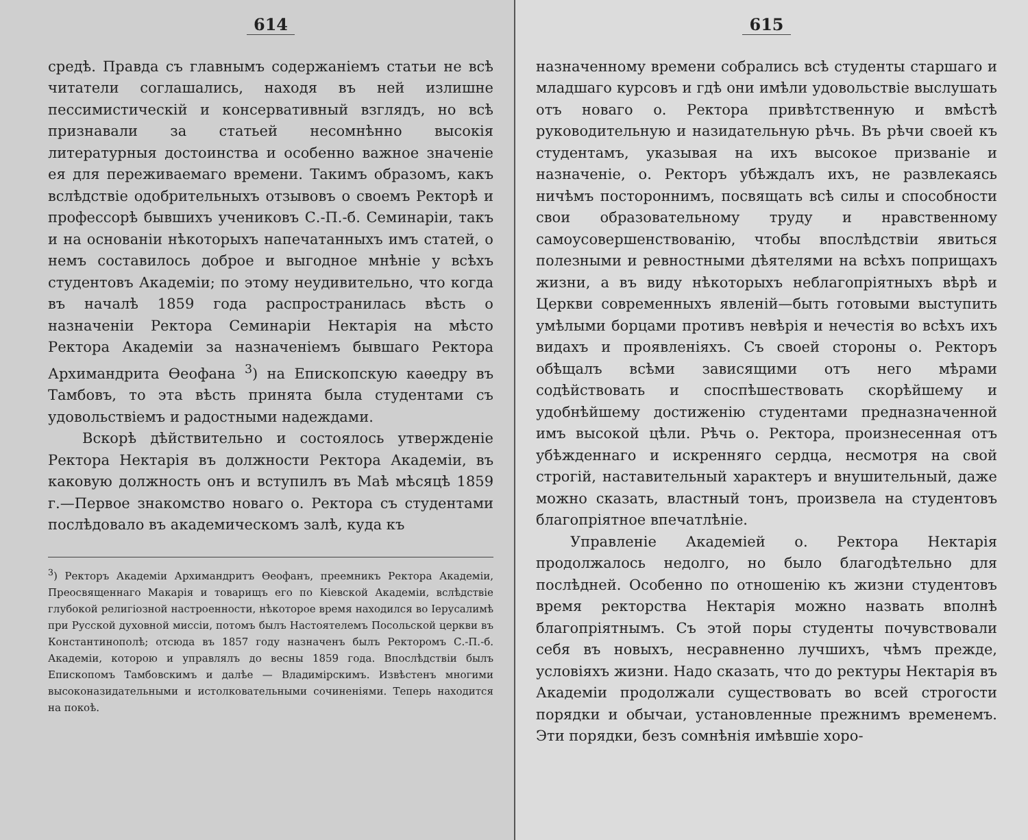614
средѣ. Правда съ главнымъ содержаніемъ статьи не всѣ читатели соглашались, находя въ ней излишне пессимистическій и консервативный взглядъ, но всѣ признавали за статьей несомнѣнно высокія литературныя достоинства и особенно важное значеніе ея для переживаемаго времени. Такимъ образомъ, какъ вслѣдствіе одобрительныхъ отзывовъ о своемъ Ректорѣ и профессорѣ бывшихъ учениковъ С.-П.-б. Семинаріи, такъ и на основаніи нѣкоторыхъ напечатанныхъ имъ статей, о немъ составилось доброе и выгодное мнѣніе у всѣхъ студентовъ Академіи; по этому неудивительно, что когда въ началѣ 1859 года распространилась вѣсть о назначеніи Ректора Семинаріи Нектарія на мѣсто Ректора Академіи за назначеніемъ бывшаго Ректора Архимандрита Ѳеофана <sup>3</sup>) на Епископскую каѳедру въ Тамбовъ, то эта вѣсть принята была студентами съ удовольствіемъ и радостными надеждами.
Вскорѣ дѣйствительно и состоялось утвержденіе Ректора Нектарія въ должности Ректора Академіи, въ каковую должность онъ и вступилъ въ Маѣ мѣсяцѣ 1859 г.—Первое знакомство новаго о. Ректора съ студентами послѣдовало въ академическомъ залѣ, куда къ
<sup>3</sup>) Ректоръ Академіи Архимандритъ Ѳеофанъ, преемникъ Ректора Академіи, Преосвященнаго Макарія и товарищъ его по Кіевской Академіи, вслѣдствіе глубокой религіозной настроенности, нѣкоторое время находился во Іерусалимѣ при Русской духовной миссіи, потомъ былъ Настоятелемъ Посольской церкви въ Константинополѣ; отсюда въ 1857 году назначенъ былъ Ректоромъ С.-П.-б. Академіи, которою и управлялъ до весны 1859 года. Впослѣдствіи былъ Епископомъ Тамбовскимъ и далѣе — Владимірскимъ. Извѣстенъ многими высоконазидательными и истолковательными сочиненіями. Теперь находится на покоѣ.
615
назначенному времени собрались всѣ студенты старшаго и младшаго курсовъ и гдѣ они имѣли удовольствіе выслушать отъ новаго о. Ректора привѣтственную и вмѣстѣ руководительную и назидательную рѣчь. Въ рѣчи своей къ студентамъ, указывая на ихъ высокое призваніе и назначеніе, о. Ректоръ убѣждалъ ихъ, не развлекаясь ничѣмъ постороннимъ, посвящать всѣ силы и способности свои образовательному труду и нравственному самоусовершенствованію, чтобы впослѣдствіи явиться полезными и ревностными дѣятелями на всѣхъ поприщахъ жизни, а въ виду нѣкоторыхъ неблагопріятныхъ вѣрѣ и Церкви современныхъ явленій—быть готовыми выступить умѣлыми борцами противъ невѣрія и нечестія во всѣхъ ихъ видахъ и проявленіяхъ. Съ своей стороны о. Ректоръ обѣщалъ всѣми зависящими отъ него мѣрами содѣйствовать и споспѣшествовать скорѣйшему и удобнѣйшему достиженію студентами предназначенной имъ высокой цѣли. Рѣчь о. Ректора, произнесенная отъ убѣжденнаго и искренняго сердца, несмотря на свой строгій, наставительный характеръ и внушительный, даже можно сказать, властный тонъ, произвела на студентовъ благопріятное впечатлѣніе.
Управленіе Академіей о. Ректора Нектарія продолжалось недолго, но было благодѣтельно для послѣдней. Особенно по отношенію къ жизни студентовъ время ректорства Нектарія можно назвать вполнѣ благопріятнымъ. Съ этой поры студенты почувствовали себя въ новыхъ, несравненно лучшихъ, чѣмъ прежде, условіяхъ жизни. Надо сказать, что до ректуры Нектарія въ Академіи продолжали существовать во всей строгости порядки и обычаи, установленные прежнимъ временемъ. Эти порядки, безъ сомнѣнія имѣвшіе хоро-